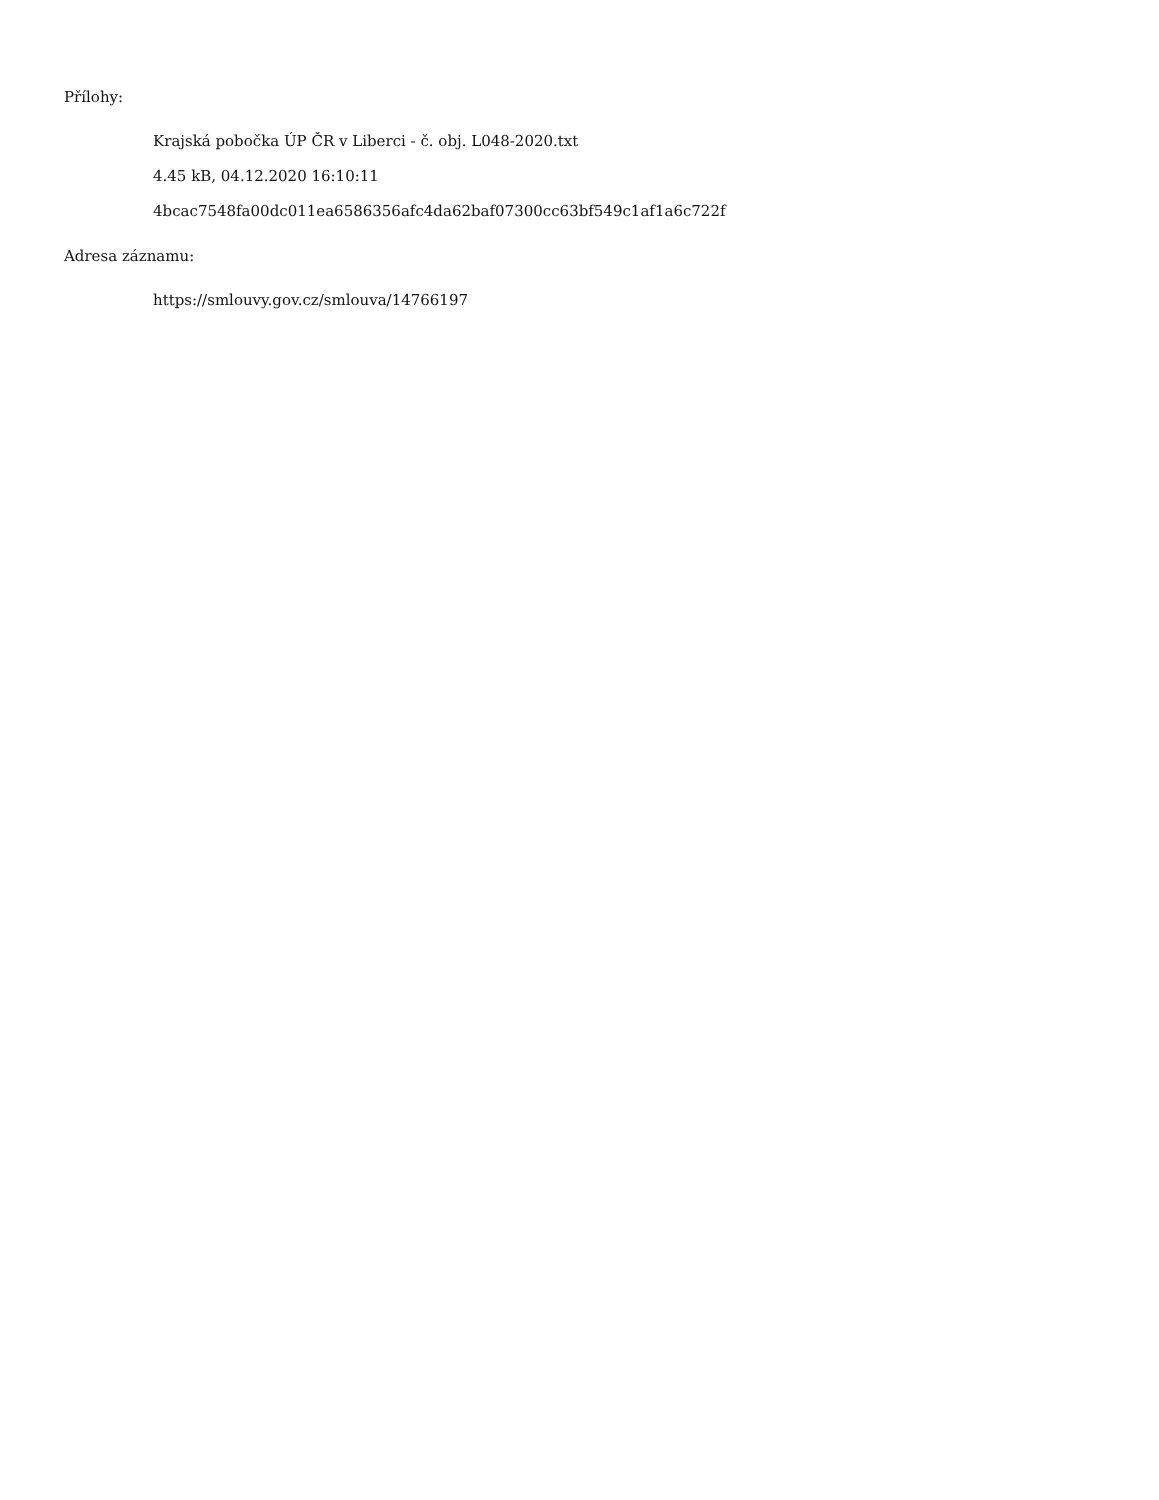Přílohy:
Krajská pobočka ÚP ČR v Liberci - č. obj. L048-2020.txt
4.45 kB, 04.12.2020 16:10:11
4bcac7548fa00dc011ea6586356afc4da62baf07300cc63bf549c1af1a6c722f
Adresa záznamu:
https://smlouvy.gov.cz/smlouva/14766197